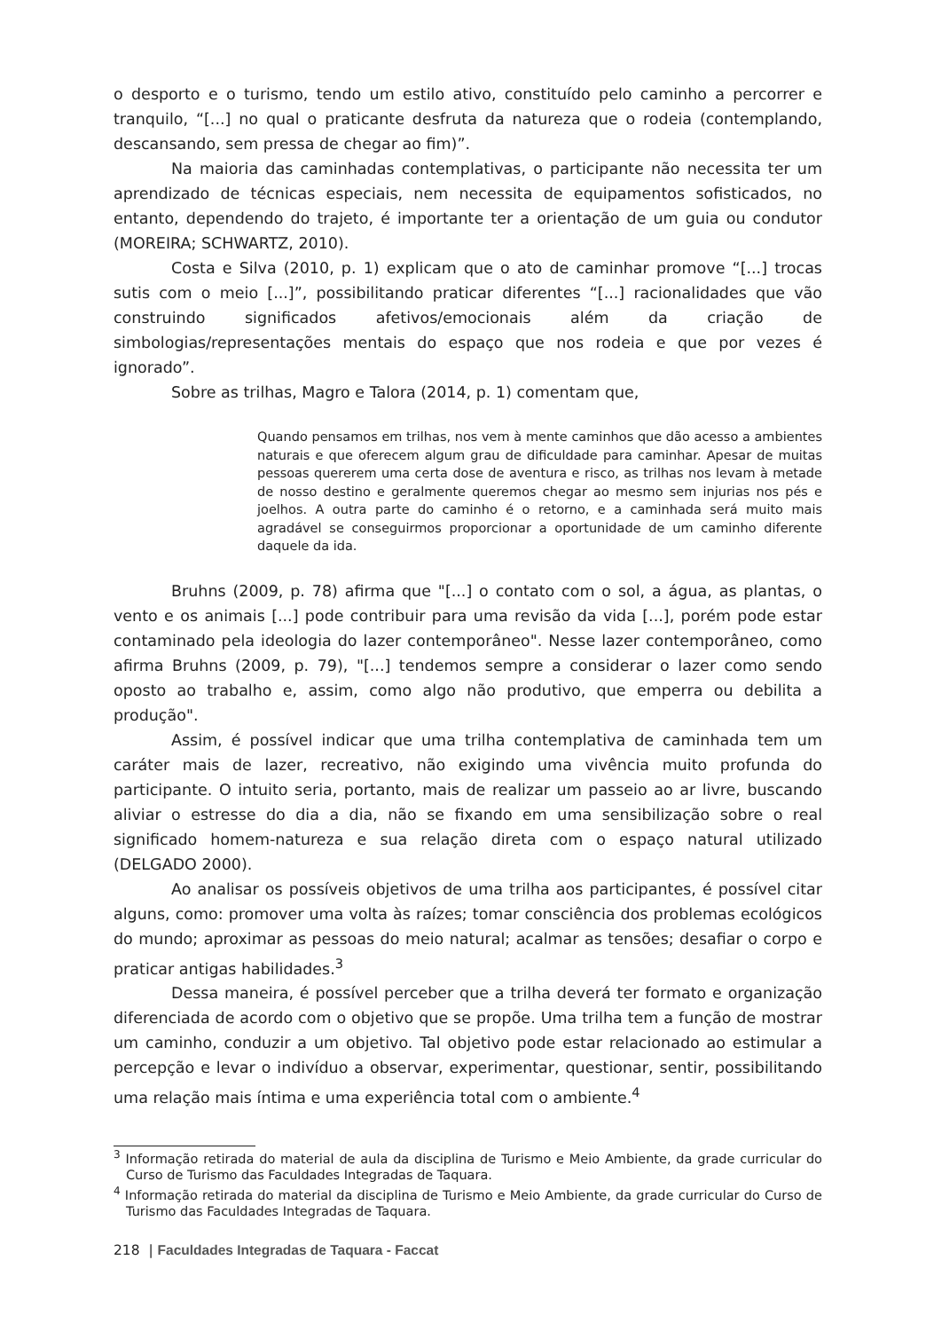o desporto e o turismo, tendo um estilo ativo, constituído pelo caminho a percorrer e tranquilo, “[...] no qual o praticante desfruta da natureza que o rodeia (contemplando, descansando, sem pressa de chegar ao fim)”.
Na maioria das caminhadas contemplativas, o participante não necessita ter um aprendizado de técnicas especiais, nem necessita de equipamentos sofisticados, no entanto, dependendo do trajeto, é importante ter a orientação de um guia ou condutor (MOREIRA; SCHWARTZ, 2010).
Costa e Silva (2010, p. 1) explicam que o ato de caminhar promove “[...] trocas sutis com o meio [...]”, possibilitando praticar diferentes “[...] racionalidades que vão construindo significados afetivos/emocionais além da criação de simbologias/representações mentais do espaço que nos rodeia e que por vezes é ignorado”.
Sobre as trilhas, Magro e Talora (2014, p. 1) comentam que,
Quando pensamos em trilhas, nos vem à mente caminhos que dão acesso a ambientes naturais e que oferecem algum grau de dificuldade para caminhar. Apesar de muitas pessoas quererem uma certa dose de aventura e risco, as trilhas nos levam à metade de nosso destino e geralmente queremos chegar ao mesmo sem injurias nos pés e joelhos. A outra parte do caminho é o retorno, e a caminhada será muito mais agradável se conseguirmos proporcionar a oportunidade de um caminho diferente daquele da ida.
Bruhns (2009, p. 78) afirma que "[...] o contato com o sol, a água, as plantas, o vento e os animais [...] pode contribuir para uma revisão da vida [...], porém pode estar contaminado pela ideologia do lazer contemporâneo". Nesse lazer contemporâneo, como afirma Bruhns (2009, p. 79), "[...] tendemos sempre a considerar o lazer como sendo oposto ao trabalho e, assim, como algo não produtivo, que emperra ou debilita a produção".
Assim, é possível indicar que uma trilha contemplativa de caminhada tem um caráter mais de lazer, recreativo, não exigindo uma vivência muito profunda do participante. O intuito seria, portanto, mais de realizar um passeio ao ar livre, buscando aliviar o estresse do dia a dia, não se fixando em uma sensibilização sobre o real significado homem-natureza e sua relação direta com o espaço natural utilizado (DELGADO 2000).
Ao analisar os possíveis objetivos de uma trilha aos participantes, é possível citar alguns, como: promover uma volta às raízes; tomar consciência dos problemas ecológicos do mundo; aproximar as pessoas do meio natural; acalmar as tensões; desafiar o corpo e praticar antigas habilidades.<sup>3</sup>
Dessa maneira, é possível perceber que a trilha deverá ter formato e organização diferenciada de acordo com o objetivo que se propõe. Uma trilha tem a função de mostrar um caminho, conduzir a um objetivo. Tal objetivo pode estar relacionado ao estimular a percepção e levar o indivíduo a observar, experimentar, questionar, sentir, possibilitando uma relação mais íntima e uma experiência total com o ambiente.<sup>4</sup>
<sup>3</sup> Informação retirada do material de aula da disciplina de Turismo e Meio Ambiente, da grade curricular do Curso de Turismo das Faculdades Integradas de Taquara.
<sup>4</sup> Informação retirada do material da disciplina de Turismo e Meio Ambiente, da grade curricular do Curso de Turismo das Faculdades Integradas de Taquara.
218 | Faculdades Integradas de Taquara - Faccat